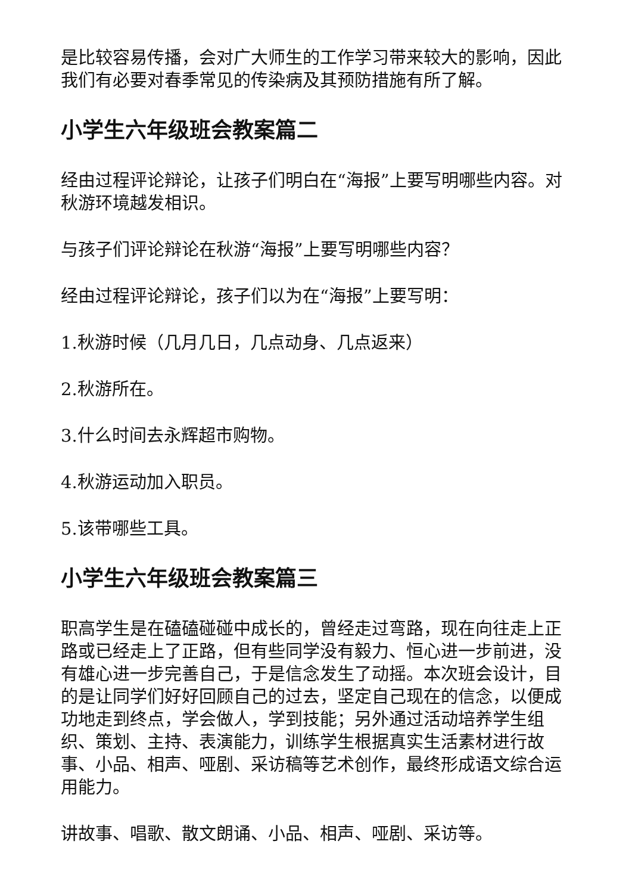是比较容易传播，会对广大师生的工作学习带来较大的影响，因此我们有必要对春季常见的传染病及其预防措施有所了解。
小学生六年级班会教案篇二
经由过程评论辩论，让孩子们明白在“海报”上要写明哪些内容。对秋游环境越发相识。
与孩子们评论辩论在秋游“海报”上要写明哪些内容？
经由过程评论辩论，孩子们以为在“海报”上要写明：
1.秋游时候（几月几日，几点动身、几点返来）
2.秋游所在。
3.什么时间去永辉超市购物。
4.秋游运动加入职员。
5.该带哪些工具。
小学生六年级班会教案篇三
职高学生是在磕磕碰碰中成长的，曾经走过弯路，现在向往走上正路或已经走上了正路，但有些同学没有毅力、恒心进一步前进，没有雄心进一步完善自己，于是信念发生了动摇。本次班会设计，目的是让同学们好好回顾自己的过去，坚定自己现在的信念，以便成功地走到终点，学会做人，学到技能；另外通过活动培养学生组织、策划、主持、表演能力，训练学生根据真实生活素材进行故事、小品、相声、哑剧、采访稿等艺术创作，最终形成语文综合运用能力。
讲故事、唱歌、散文朗诵、小品、相声、哑剧、采访等。